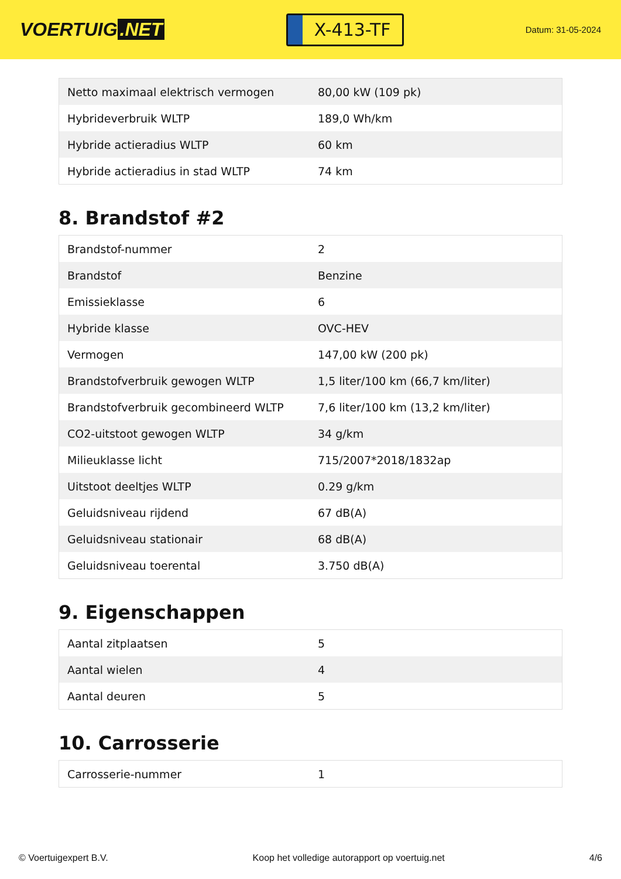VOERTUIG.NET
X-413-TF
Datum: 31-05-2024
| Netto maximaal elektrisch vermogen | 80,00 kW (109 pk) |
| Hybrideverbruik WLTP | 189,0 Wh/km |
| Hybride actieradius WLTP | 60 km |
| Hybride actieradius in stad WLTP | 74 km |
8. Brandstof #2
| Brandstof-nummer | 2 |
| Brandstof | Benzine |
| Emissieklasse | 6 |
| Hybride klasse | OVC-HEV |
| Vermogen | 147,00 kW (200 pk) |
| Brandstofverbruik gewogen WLTP | 1,5 liter/100 km (66,7 km/liter) |
| Brandstofverbruik gecombineerd WLTP | 7,6 liter/100 km (13,2 km/liter) |
| CO2-uitstoot gewogen WLTP | 34 g/km |
| Milieuklasse licht | 715/2007*2018/1832ap |
| Uitstoot deeltjes WLTP | 0.29 g/km |
| Geluidsniveau rijdend | 67 dB(A) |
| Geluidsniveau stationair | 68 dB(A) |
| Geluidsniveau toerental | 3.750 dB(A) |
9. Eigenschappen
| Aantal zitplaatsen | 5 |
| Aantal wielen | 4 |
| Aantal deuren | 5 |
10. Carrosserie
| Carrosserie-nummer | 1 |
© Voertuigexpert B.V. Koop het volledige autorapport op voertuig.net 4/6